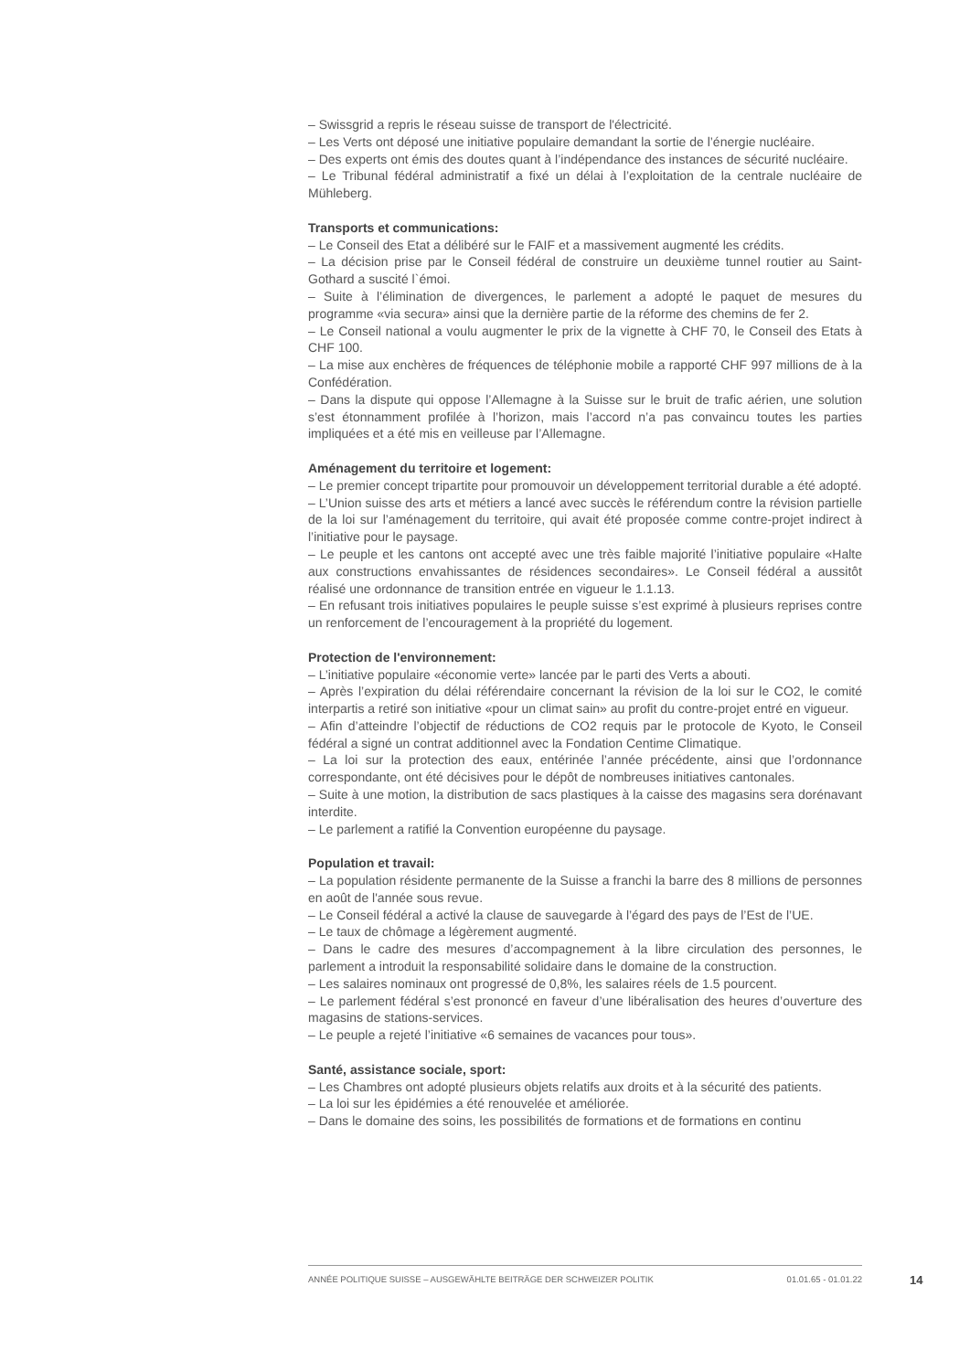– Swissgrid a repris le réseau suisse de transport de l'électricité.
– Les Verts ont déposé une initiative populaire demandant la sortie de l’énergie nucléaire.
– Des experts ont émis des doutes quant à l’indépendance des instances de sécurité nucléaire.
– Le Tribunal fédéral administratif a fixé un délai à l’exploitation de la centrale nucléaire de Mühleberg.
Transports et communications:
– Le Conseil des Etat a délibéré sur le FAIF et a massivement augmenté les crédits.
– La décision prise par le Conseil fédéral de construire un deuxième tunnel routier au Saint-Gothard a suscité l`émoi.
– Suite à l’élimination de divergences, le parlement a adopté le paquet de mesures du programme «via secura» ainsi que la dernière partie de la réforme des chemins de fer 2.
– Le Conseil national a voulu augmenter le prix de la vignette à CHF 70, le Conseil des Etats à CHF 100.
– La mise aux enchères de fréquences de téléphonie mobile a rapporté CHF 997 millions de à la Confédération.
– Dans la dispute qui oppose l’Allemagne à la Suisse sur le bruit de trafic aérien, une solution s’est étonnamment profilée à l’horizon, mais l’accord n’a pas convaincu toutes les parties impliquées et a été mis en veilleuse par l’Allemagne.
Aménagement du territoire et logement:
– Le premier concept tripartite pour promouvoir un développement territorial durable a été adopté.
– L’Union suisse des arts et métiers a lancé avec succès le référendum contre la révision partielle de la loi sur l’aménagement du territoire, qui avait été proposée comme contre-projet indirect à l’initiative pour le paysage.
– Le peuple et les cantons ont accepté avec une très faible majorité l’initiative populaire «Halte aux constructions envahissantes de résidences secondaires». Le Conseil fédéral a aussitôt réalisé une ordonnance de transition entrée en vigueur le 1.1.13.
– En refusant trois initiatives populaires le peuple suisse s’est exprimé à plusieurs reprises contre un renforcement de l’encouragement à la propriété du logement.
Protection de l'environnement:
– L’initiative populaire «économie verte» lancée par le parti des Verts a abouti.
– Après l’expiration du délai référendaire concernant la révision de la loi sur le CO2, le comité interpartis a retiré son initiative «pour un climat sain» au profit du contre-projet entré en vigueur.
– Afin d’atteindre l’objectif de réductions de CO2 requis par le protocole de Kyoto, le Conseil fédéral a signé un contrat additionnel avec la Fondation Centime Climatique.
– La loi sur la protection des eaux, entérinée l’année précédente, ainsi que l’ordonnance correspondante, ont été décisives pour le dépôt de nombreuses initiatives cantonales.
– Suite à une motion, la distribution de sacs plastiques à la caisse des magasins sera dorénavant interdite.
– Le parlement a ratifié la Convention européenne du paysage.
Population et travail:
– La population résidente permanente de la Suisse a franchi la barre des 8 millions de personnes en août de l'année sous revue.
– Le Conseil fédéral a activé la clause de sauvegarde à l’égard des pays de l’Est de l’UE.
– Le taux de chômage a légèrement augmenté.
– Dans le cadre des mesures d’accompagnement à la libre circulation des personnes, le parlement a introduit la responsabilité solidaire dans le domaine de la construction.
– Les salaires nominaux ont progressé de 0,8%, les salaires réels de 1.5 pourcent.
– Le parlement fédéral s’est prononcé en faveur d’une libéralisation des heures d’ouverture des magasins de stations-services.
– Le peuple a rejeté l’initiative «6 semaines de vacances pour tous».
Santé, assistance sociale, sport:
– Les Chambres ont adopté plusieurs objets relatifs aux droits et à la sécurité des patients.
– La loi sur les épidémies a été renouvelée et améliorée.
– Dans le domaine des soins, les possibilités de formations et de formations en continu
ANNÉE POLITIQUE SUISSE – AUSGEWÄHLTE BEITRÄGE DER SCHWEIZER POLITIK 01.01.65 - 01.01.22
14